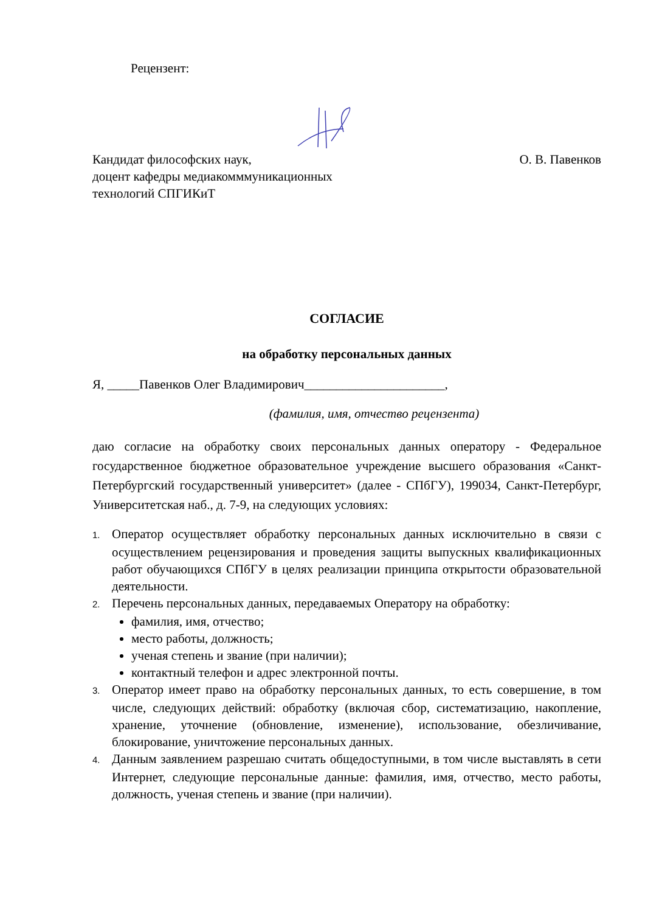Рецензент:
Кандидат философских наук, О. В. Павенков
доцент кафедры медиакомммуникационных
технологий СПГИКиТ
СОГЛАСИЕ
на обработку персональных данных
Я, _____Павенков Олег Владимирович______________________,
(фамилия, имя, отчество рецензента)
даю согласие на обработку своих персональных данных оператору - Федеральное государственное бюджетное образовательное учреждение высшего образования «Санкт-Петербургский государственный университет» (далее - СПбГУ), 199034, Санкт-Петербург, Университетская наб., д. 7-9, на следующих условиях:
1. Оператор осуществляет обработку персональных данных исключительно в связи с осуществлением рецензирования и проведения защиты выпускных квалификационных работ обучающихся СПбГУ в целях реализации принципа открытости образовательной деятельности.
2. Перечень персональных данных, передаваемых Оператору на обработку:
фамилия, имя, отчество;
место работы, должность;
ученая степень и звание (при наличии);
контактный телефон и адрес электронной почты.
3. Оператор имеет право на обработку персональных данных, то есть совершение, в том числе, следующих действий: обработку (включая сбор, систематизацию, накопление, хранение, уточнение (обновление, изменение), использование, обезличивание, блокирование, уничтожение персональных данных.
4. Данным заявлением разрешаю считать общедоступными, в том числе выставлять в сети Интернет, следующие персональные данные: фамилия, имя, отчество, место работы, должность, ученая степень и звание (при наличии).